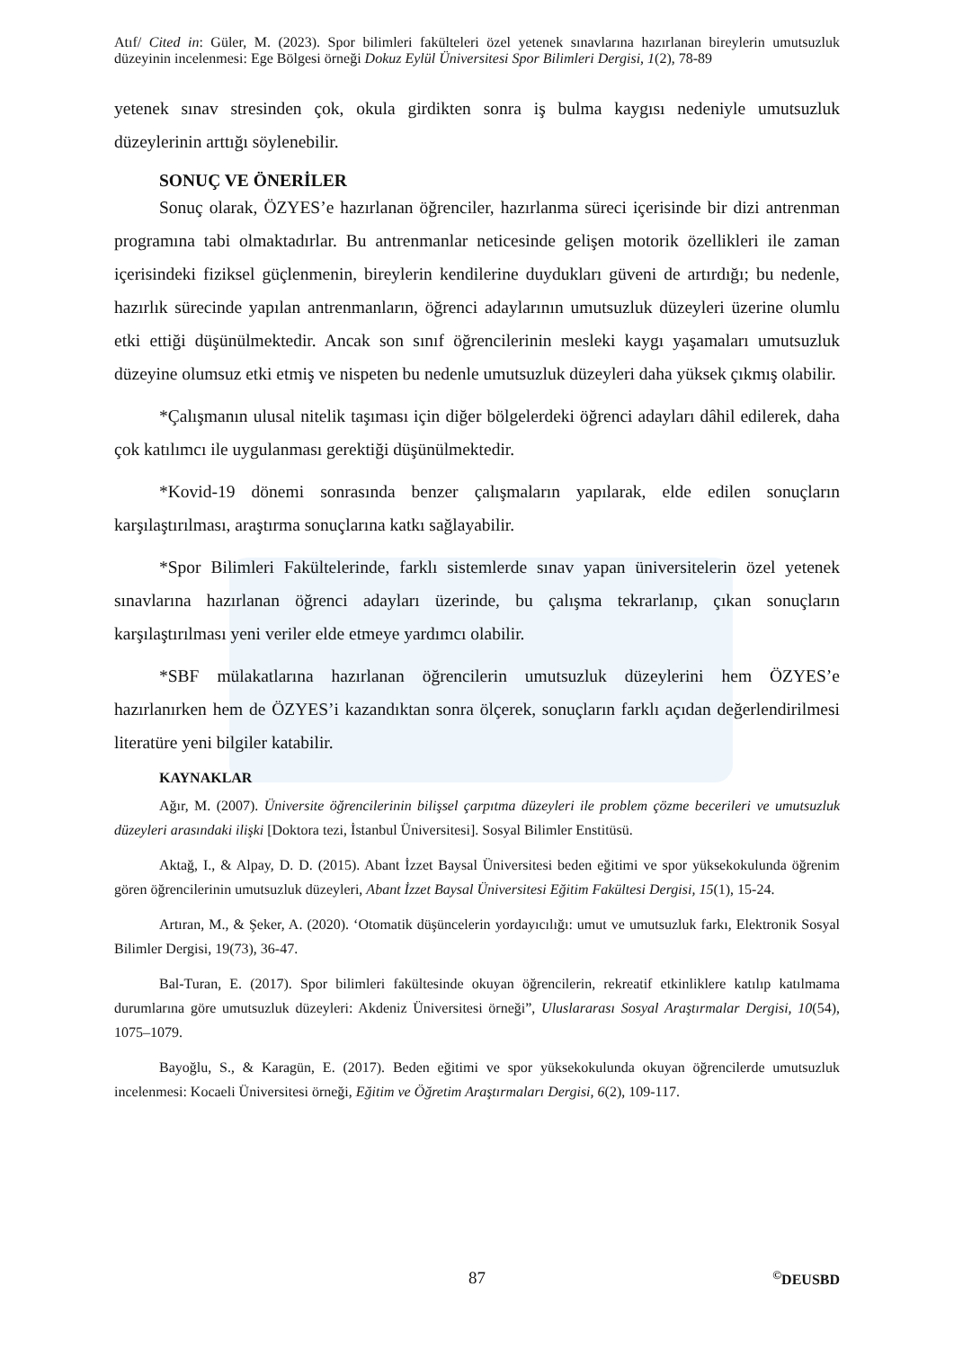Atıf/ Cited in: Güler, M. (2023). Spor bilimleri fakülteleri özel yetenek sınavlarına hazırlanan bireylerin umutsuzluk düzeyinin incelenmesi: Ege Bölgesi örneği Dokuz Eylül Üniversitesi Spor Bilimleri Dergisi, 1(2), 78-89
yetenek sınav stresinden çok, okula girdikten sonra iş bulma kaygısı nedeniyle umutsuzluk düzeylerinin arttığı söylenebilir.
SONUÇ VE ÖNERİLER
Sonuç olarak, ÖZYES’e hazırlanan öğrenciler, hazırlanma süreci içerisinde bir dizi antrenman programına tabi olmaktadırlar. Bu antrenmanlar neticesinde gelişen motorik özellikleri ile zaman içerisindeki fiziksel güçlenmenin, bireylerin kendilerine duydukları güveni de artırdığı; bu nedenle, hazırlık sürecinde yapılan antrenmanların, öğrenci adaylarının umutsuzluk düzeyleri üzerine olumlu etki ettiği düşünülmektedir. Ancak son sınıf öğrencilerinin mesleki kaygı yaşamaları umutsuzluk düzeyine olumsuz etki etmiş ve nispeten bu nedenle umutsuzluk düzeyleri daha yüksek çıkmış olabilir.
*Çalışmanın ulusal nitelik taşıması için diğer bölgelerdeki öğrenci adayları dâhil edilerek, daha çok katılımcı ile uygulanması gerektiği düşünülmektedir.
*Kovid-19 dönemi sonrasında benzer çalışmaların yapılarak, elde edilen sonuçların karşılaştırılması, araştırma sonuçlarına katkı sağlayabilir.
*Spor Bilimleri Fakültelerinde, farklı sistemlerde sınav yapan üniversitelerin özel yetenek sınavlarına hazırlanan öğrenci adayları üzerinde, bu çalışma tekrarlanıp, çıkan sonuçların karşılaştırılması yeni veriler elde etmeye yardımcı olabilir.
*SBF mülakatlarına hazırlanan öğrencilerin umutsuzluk düzeylerini hem ÖZYES’e hazırlanırken hem de ÖZYES’i kazandıktan sonra ölçerek, sonuçların farklı açıdan değerlendirilmesi literatüre yeni bilgiler katabilir.
KAYNAKLAR
Ağır, M. (2007). Üniversite öğrencilerinin bilişsel çarpıtma düzeyleri ile problem çözme becerileri ve umutsuzluk düzeyleri arasındaki ilişki [Doktora tezi, İstanbul Üniversitesi]. Sosyal Bilimler Enstitüsü.
Aktağ, I., & Alpay, D. D. (2015). Abant İzzet Baysal Üniversitesi beden eğitimi ve spor yüksekokulunda öğrenim gören öğrencilerinin umutsuzluk düzeyleri, Abant İzzet Baysal Üniversitesi Eğitim Fakültesi Dergisi, 15(1), 15-24.
Artıran, M., & Şeker, A. (2020). ‘Otomatik düşüncelerin yordayıcılığı: umut ve umutsuzluk farkı, Elektronik Sosyal Bilimler Dergisi, 19(73), 36-47.
Bal-Turan, E. (2017). Spor bilimleri fakültesinde okuyan öğrencilerin, rekreatif etkinliklere katılıp katılmama durumlarına göre umutsuzluk düzeyleri: Akdeniz Üniversitesi örneği”, Uluslararası Sosyal Araştırmalar Dergisi, 10(54), 1075–1079.
Bayoğlu, S., & Karagün, E. (2017). Beden eğitimi ve spor yüksekokulunda okuyan öğrencilerde umutsuzluk incelenmesi: Kocaeli Üniversitesi örneği, Eğitim ve Öğretim Araştırmaları Dergisi, 6(2), 109-117.
87<sup>©</sup>DEUSBD